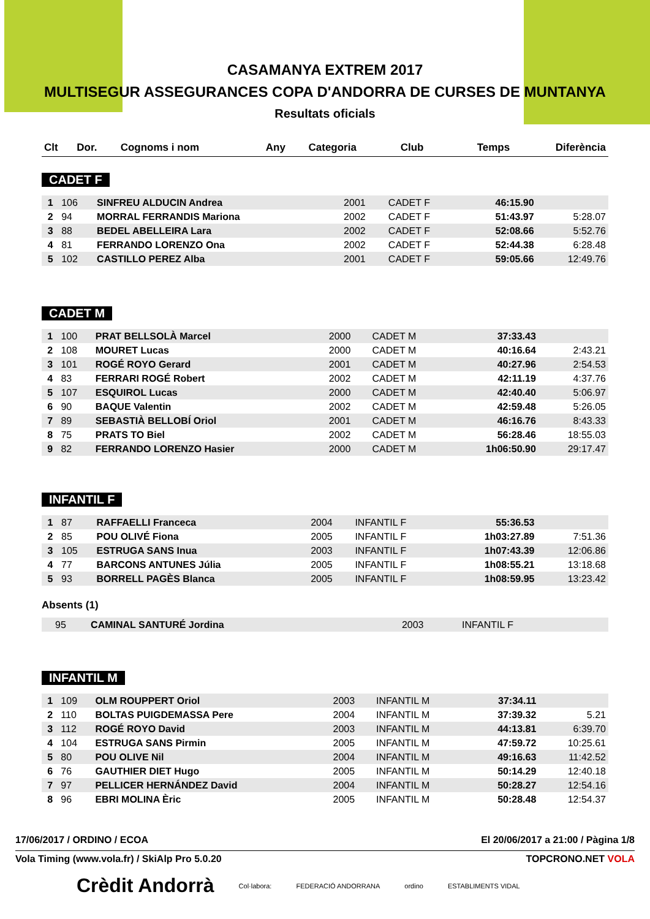CASAMANYA EXTREM 2017
MULTISEGUR ASSEGURANCES COPA D'ANDORRA DE CURSES DE MUNTANYA
Resultats oficials
| Clt | Dor. | Cognoms i nom | Any | Categoria | Club | Temps | Diferència |
| --- | --- | --- | --- | --- | --- | --- | --- |
CADET F
| 1 | 106 | SINFREU ALDUCIN Andrea | 2001 | CADET F | 46:15.90 | |
| 2 | 94 | MORRAL FERRANDIS Mariona | 2002 | CADET F | 51:43.97 | 5:28.07 |
| 3 | 88 | BEDEL ABELLEIRA Lara | 2002 | CADET F | 52:08.66 | 5:52.76 |
| 4 | 81 | FERRANDO LORENZO Ona | 2002 | CADET F | 52:44.38 | 6:28.48 |
| 5 | 102 | CASTILLO PEREZ Alba | 2001 | CADET F | 59:05.66 | 12:49.76 |
CADET M
| 1 | 100 | PRAT BELLSOLÀ Marcel | 2000 | CADET M | 37:33.43 | |
| 2 | 108 | MOURET Lucas | 2000 | CADET M | 40:16.64 | 2:43.21 |
| 3 | 101 | ROGÉ ROYO Gerard | 2001 | CADET M | 40:27.96 | 2:54.53 |
| 4 | 83 | FERRARI ROGÉ Robert | 2002 | CADET M | 42:11.19 | 4:37.76 |
| 5 | 107 | ESQUIROL Lucas | 2000 | CADET M | 42:40.40 | 5:06.97 |
| 6 | 90 | BAQUE Valentin | 2002 | CADET M | 42:59.48 | 5:26.05 |
| 7 | 89 | SEBASTIÀ BELLOBÍ Oriol | 2001 | CADET M | 46:16.76 | 8:43.33 |
| 8 | 75 | PRATS TO Biel | 2002 | CADET M | 56:28.46 | 18:55.03 |
| 9 | 82 | FERRANDO LORENZO Hasier | 2000 | CADET M | 1h06:50.90 | 29:17.47 |
INFANTIL F
| 1 | 87 | RAFFAELLI Franceca | 2004 | INFANTIL F | 55:36.53 | |
| 2 | 85 | POU OLIVÉ Fiona | 2005 | INFANTIL F | 1h03:27.89 | 7:51.36 |
| 3 | 105 | ESTRUGA SANS Inua | 2003 | INFANTIL F | 1h07:43.39 | 12:06.86 |
| 4 | 77 | BARCONS ANTUNES Júlia | 2005 | INFANTIL F | 1h08:55.21 | 13:18.68 |
| 5 | 93 | BORRELL PAGÈS Blanca | 2005 | INFANTIL F | 1h08:59.95 | 13:23.42 |
Absents (1)
| | 95 | CAMINAL SANTURÉ Jordina | 2003 | INFANTIL F | | |
INFANTIL M
| 1 | 109 | OLM ROUPPERT Oriol | 2003 | INFANTIL M | 37:34.11 | |
| 2 | 110 | BOLTAS PUIGDEMASSA Pere | 2004 | INFANTIL M | 37:39.32 | 5.21 |
| 3 | 112 | ROGÉ ROYO David | 2003 | INFANTIL M | 44:13.81 | 6:39.70 |
| 4 | 104 | ESTRUGA SANS Pirmin | 2005 | INFANTIL M | 47:59.72 | 10:25.61 |
| 5 | 80 | POU OLIVE Nil | 2004 | INFANTIL M | 49:16.63 | 11:42.52 |
| 6 | 76 | GAUTHIER DIET Hugo | 2005 | INFANTIL M | 50:14.29 | 12:40.18 |
| 7 | 97 | PELLICER HERNÁNDEZ David | 2004 | INFANTIL M | 50:28.27 | 12:54.16 |
| 8 | 96 | EBRI MOLINA Èric | 2005 | INFANTIL M | 50:28.48 | 12:54.37 |
17/06/2017 / ORDINO / ECOA El 20/06/2017 a 21:00 / Pàgina 1/8
Vola Timing (www.vola.fr) / SkiAlp Pro 5.0.20 TOPCRONO.NET VOLA
Crèdit Andorrà Col·labora: FEDERACIÓ ANDORRANA ordino ESTABLIMENTS VIDAL